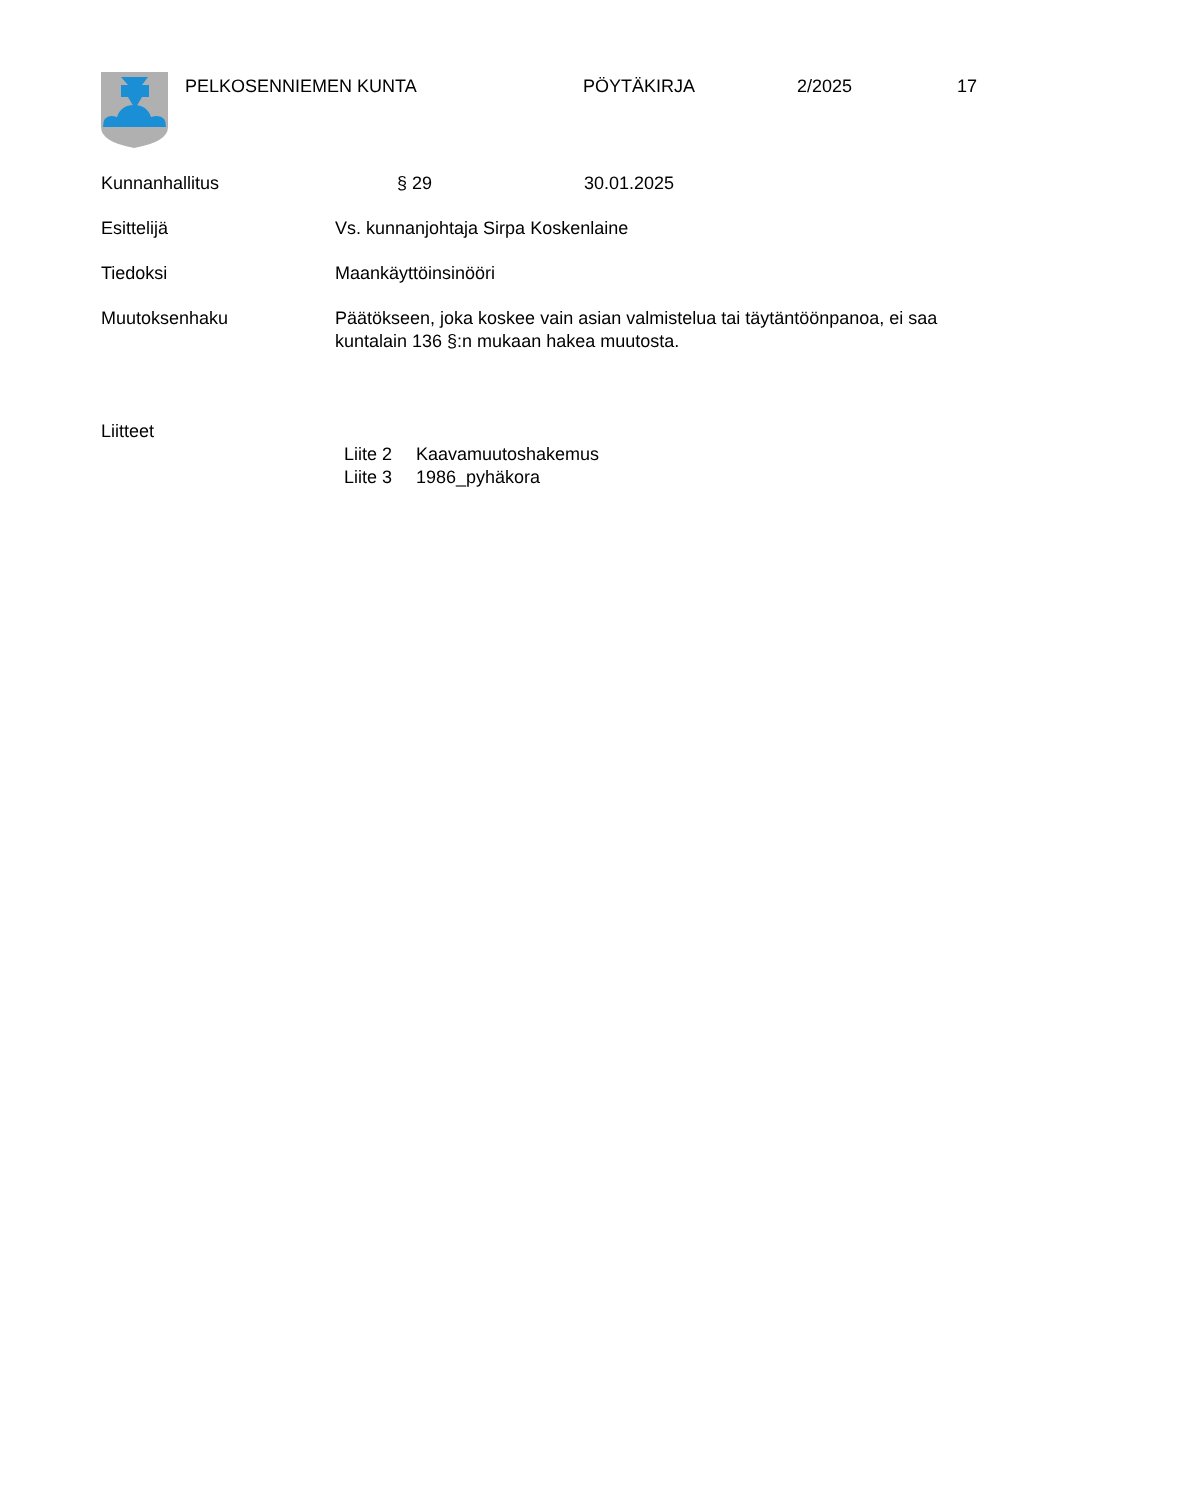PELKOSENNIEMEN KUNTA PÖYTÄKIRJA 2/2025 17
Kunnanhallitus § 29 30.01.2025
Esittelijä Vs. kunnanjohtaja Sirpa Koskenlaine
Tiedoksi Maankäyttöinsinööri
Muutoksenhaku Päätökseen, joka koskee vain asian valmistelua tai täytäntöönpanoa, ei saa kuntalain 136 §:n mukaan hakea muutosta.
Liitteet
Liite 2 Kaavamuutoshakemus
Liite 3 1986_pyhäkora